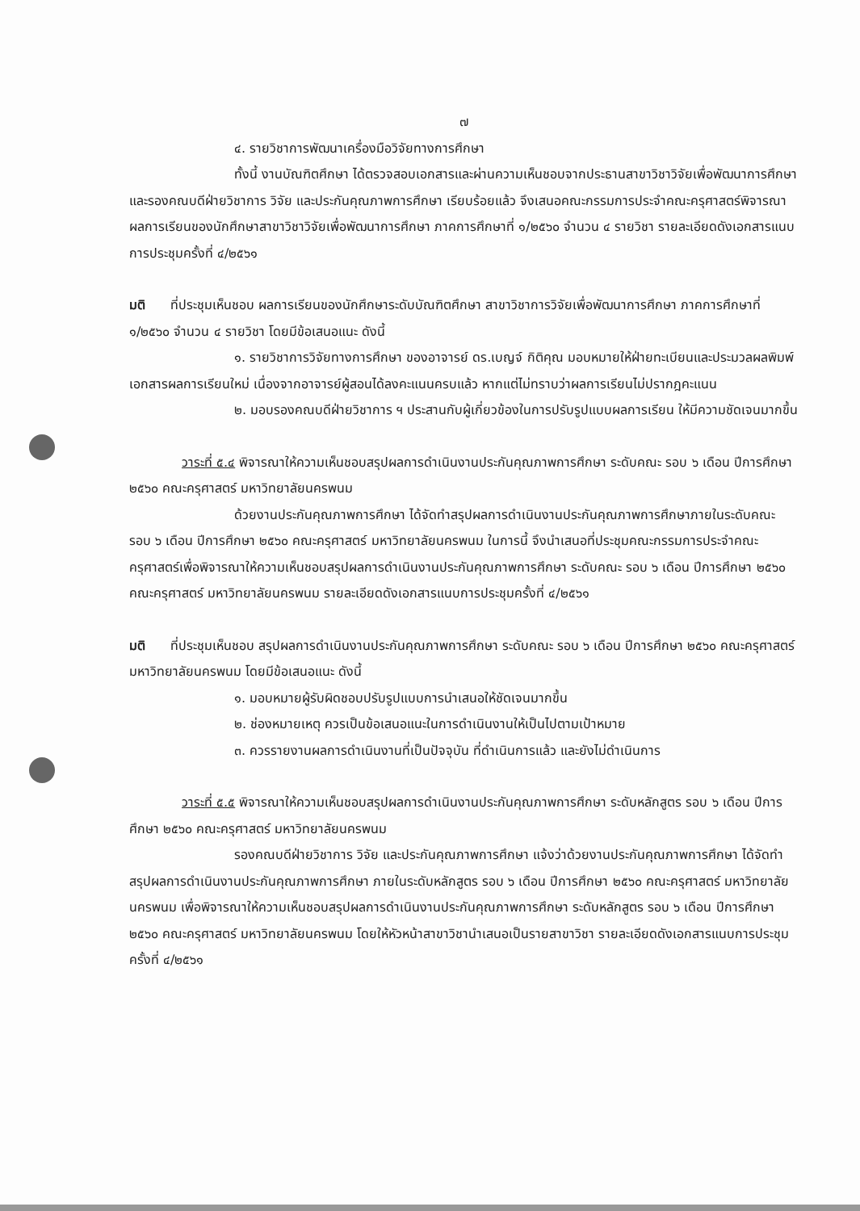๗
๔. รายวิชาการพัฒนาเครื่องมือวิจัยทางการศึกษา
ทั้งนี้ งานบัณฑิตศึกษา ได้ตรวจสอบเอกสารและผ่านความเห็นชอบจากประธานสาขาวิชาวิจัยเพื่อพัฒนาการศึกษา และรองคณบดีฝ่ายวิชาการ วิจัย และประกันคุณภาพการศึกษา เรียบร้อยแล้ว จึงเสนอคณะกรรมการประจำคณะครุศาสตร์พิจารณาผลการเรียนของนักศึกษาสาขาวิชาวิจัยเพื่อพัฒนาการศึกษา ภาคการศึกษาที่ ๑/๒๕๖๐ จำนวน ๔ รายวิชา รายละเอียดดังเอกสารแนบการประชุมครั้งที่ ๔/๒๕๖๑
มติ ที่ประชุมเห็นชอบ ผลการเรียนของนักศึกษาระดับบัณฑิตศึกษา สาขาวิชาการวิจัยเพื่อพัฒนาการศึกษา ภาคการศึกษาที่ ๑/๒๕๖๐ จำนวน ๔ รายวิชา โดยมีข้อเสนอแนะ ดังนี้
๑. รายวิชาการวิจัยทางการศึกษา ของอาจารย์ ดร.เบญจ์ กิติคุณ มอบหมายให้ฝ่ายทะเบียนและประมวลผลพิมพ์เอกสารผลการเรียนใหม่ เนื่องจากอาจารย์ผู้สอนได้ลงคะแนนครบแล้ว หากแต่ไม่ทราบว่าผลการเรียนไม่ปรากฎคะแนน
๒. มอบรองคณบดีฝ่ายวิชาการ ฯ ประสานกับผู้เกี่ยวข้องในการปรับรูปแบบผลการเรียน ให้มีความชัดเจนมากขึ้น
วาระที่ ๕.๔ พิจารณาให้ความเห็นชอบสรุปผลการดำเนินงานประกันคุณภาพการศึกษา ระดับคณะ รอบ ๖ เดือน ปีการศึกษา ๒๕๖๐ คณะครุศาสตร์ มหาวิทยาลัยนครพนม
ด้วยงานประกันคุณภาพการศึกษา ได้จัดทำสรุปผลการดำเนินงานประกันคุณภาพการศึกษาภายในระดับคณะ รอบ ๖ เดือน ปีการศึกษา ๒๕๖๐ คณะครุศาสตร์ มหาวิทยาลัยนครพนม ในการนี้ จึงนำเสนอที่ประชุมคณะกรรมการประจำคณะครุศาสตร์เพื่อพิจารณาให้ความเห็นชอบสรุปผลการดำเนินงานประกันคุณภาพการศึกษา ระดับคณะ รอบ ๖ เดือน ปีการศึกษา ๒๕๖๐ คณะครุศาสตร์ มหาวิทยาลัยนครพนม รายละเอียดดังเอกสารแนบการประชุมครั้งที่ ๔/๒๕๖๑
มติ ที่ประชุมเห็นชอบ สรุปผลการดำเนินงานประกันคุณภาพการศึกษา ระดับคณะ รอบ ๖ เดือน ปีการศึกษา ๒๕๖๐ คณะครุศาสตร์ มหาวิทยาลัยนครพนม โดยมีข้อเสนอแนะ ดังนี้
๑. มอบหมายผู้รับผิดชอบปรับรูปแบบการนำเสนอให้ชัดเจนมากขึ้น
๒. ช่องหมายเหตุ ควรเป็นข้อเสนอแนะในการดำเนินงานให้เป็นไปตามเป้าหมาย
๓. ควรรายงานผลการดำเนินงานที่เป็นปัจจุบัน ที่ดำเนินการแล้ว และยังไม่ดำเนินการ
วาระที่ ๕.๕ พิจารณาให้ความเห็นชอบสรุปผลการดำเนินงานประกันคุณภาพการศึกษา ระดับหลักสูตร รอบ ๖ เดือน ปีการศึกษา ๒๕๖๐ คณะครุศาสตร์ มหาวิทยาลัยนครพนม
รองคณบดีฝ่ายวิชาการ วิจัย และประกันคุณภาพการศึกษา แจ้งว่าด้วยงานประกันคุณภาพการศึกษา ได้จัดทำสรุปผลการดำเนินงานประกันคุณภาพการศึกษา ภายในระดับหลักสูตร รอบ ๖ เดือน ปีการศึกษา ๒๕๖๐ คณะครุศาสตร์ มหาวิทยาลัยนครพนม เพื่อพิจารณาให้ความเห็นชอบสรุปผลการดำเนินงานประกันคุณภาพการศึกษา ระดับหลักสูตร รอบ ๖ เดือน ปีการศึกษา ๒๕๖๐ คณะครุศาสตร์ มหาวิทยาลัยนครพนม โดยให้หัวหน้าสาขาวิชานำเสนอเป็นรายสาขาวิชา รายละเอียดดังเอกสารแนบการประชุมครั้งที่ ๔/๒๕๖๑